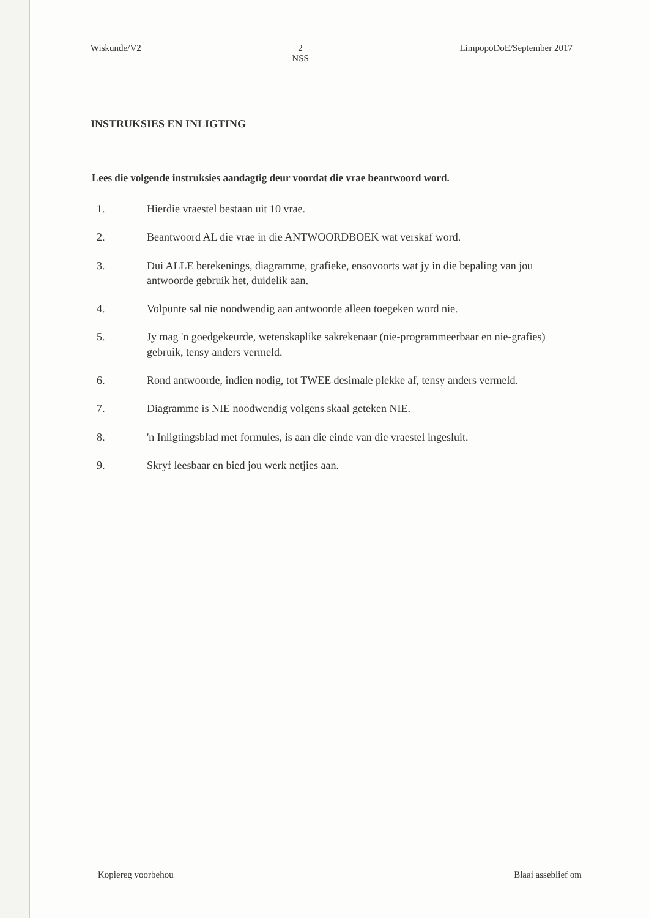Wiskunde/V2 2
NSS LimpopoDoE/September 2017
INSTRUKSIES EN INLIGTING
Lees die volgende instruksies aandagtig deur voordat die vrae beantwoord word.
1. Hierdie vraestel bestaan uit 10 vrae.
2. Beantwoord AL die vrae in die ANTWOORDBOEK wat verskaf word.
3. Dui ALLE berekenings, diagramme, grafieke, ensovoorts wat jy in die bepaling van jou antwoorde gebruik het, duidelik aan.
4. Volpunte sal nie noodwendig aan antwoorde alleen toegeken word nie.
5. Jy mag 'n goedgekeurde, wetenskaplike sakrekenaar (nie-programmeerbaar en nie-grafies) gebruik, tensy anders vermeld.
6. Rond antwoorde, indien nodig, tot TWEE desimale plekke af, tensy anders vermeld.
7. Diagramme is NIE noodwendig volgens skaal geteken NIE.
8. 'n Inligtingsblad met formules, is aan die einde van die vraestel ingesluit.
9. Skryf leesbaar en bied jou werk netjies aan.
Kopiereg voorbehou Blaai asseblief om